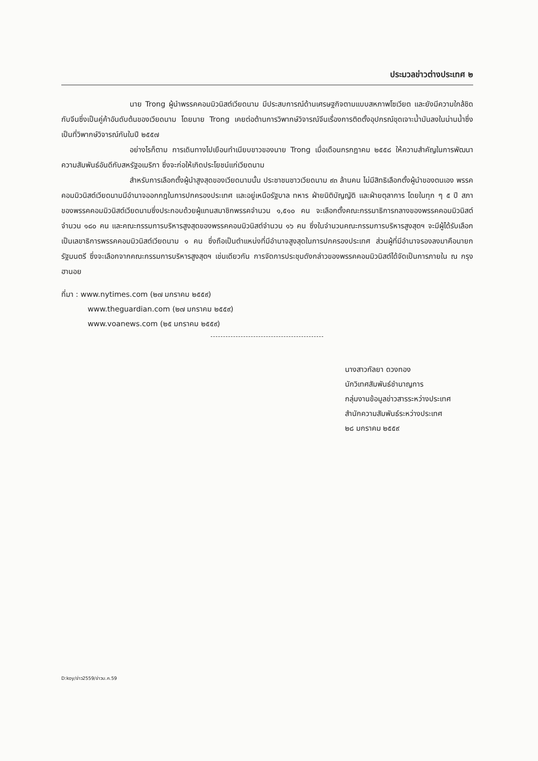ประมวลข่าวต่างประเทศ ๒
นาย Trong ผู้นำพรรคคอมมิวนิสต์เวียดนาม มีประสบการณ์ด้านเศรษฐกิจตามแบบสหภาพโซเวียต และยังมีความใกล้ชิดกับจีนซึ่งเป็นคู่ค้าอันดับต้นของเวียดนาม โดยนาย Trong เคยต่อต้านการวิพากษ์วิจารณ์จีนเรื่องการติดตั้งอุปกรณ์ขุดเจาะน้ำมันลงในน่านน้ำซึ่งเป็นที่วิพากษ์วิจารณ์กันในปี ๒๕๕๗
อย่างไรก็ตาม การเดินทางไปเยือนทำเนียบขาวของนาย Trong เมื่อเดือนกรกฎาคม ๒๕๕๘ ให้ความสำคัญในการพัฒนาความสัมพันธ์อันดีกับสหรัฐอเมริกา ซึ่งจะก่อให้เกิดประโยชน์แก่เวียดนาม
สำหรับการเลือกตั้งผู้นำสูงสุดของเวียดนามนั้น ประชาชนชาวเวียดนาม ๙๓ ล้านคน ไม่มีสิทธิเลือกตั้งผู้นำของตนเอง พรรคคอมมิวนิสต์เวียดนามมีอำนาจออกกฎในการปกครองประเทศ และอยู่เหนือรัฐบาล ทหาร ฝ่ายนิติบัญญัติ และฝ่ายตุลาการ โดยในทุก ๆ ๕ ปี สภาของพรรคคอมมิวนิสต์เวียดนามซึ่งประกอบด้วยผู้แทนสมาชิกพรรคจำนวน ๑,๕๑๐ คน จะเลือกตั้งคณะกรรมาธิการกลางของพรรคคอมมิวนิสต์ จำนวน ๑๘๐ คน และคณะกรรมการบริหารสูงสุดของพรรคคอมมิวนิสต์จำนวน ๑๖ คน ซึ่งในจำนวนคณะกรรมการบริหารสูงสุดฯ จะมีผู้ได้รับเลือกเป็นเลขาธิการพรรคคอมมิวนิสต์เวียดนาม ๑ คน ซึ่งถือเป็นตำแหน่งที่มีอำนาจสูงสุดในการปกครองประเทศ ส่วนผู้ที่มีอำนาจรองลงมาคือนายกรัฐมนตรี ซึ่งจะเลือกจากคณะกรรมการบริหารสูงสุดฯ เช่นเดียวกัน การจัดการประชุมดังกล่าวของพรรคคอมมิวนิสต์ได้จัดเป็นการภายใน ณ กรุงฮานอย
ที่มา : www.nytimes.com (๒๗ มกราคม ๒๕๕๙)
www.theguardian.com (๒๗ มกราคม ๒๕๕๙)
www.voanews.com (๒๕ มกราคม ๒๕๕๙)
นางสาวกัลยา ดวงทอง
นักวิเทศสัมพันธ์ชำนาญการ
กลุ่มงานข้อมูลข่าวสารระหว่างประเทศ
สำนักความสัมพันธ์ระหว่างประเทศ
๒๘ มกราคม ๒๕๕๙
D:koy/ข่าว2559/ข่าวม.ค.59